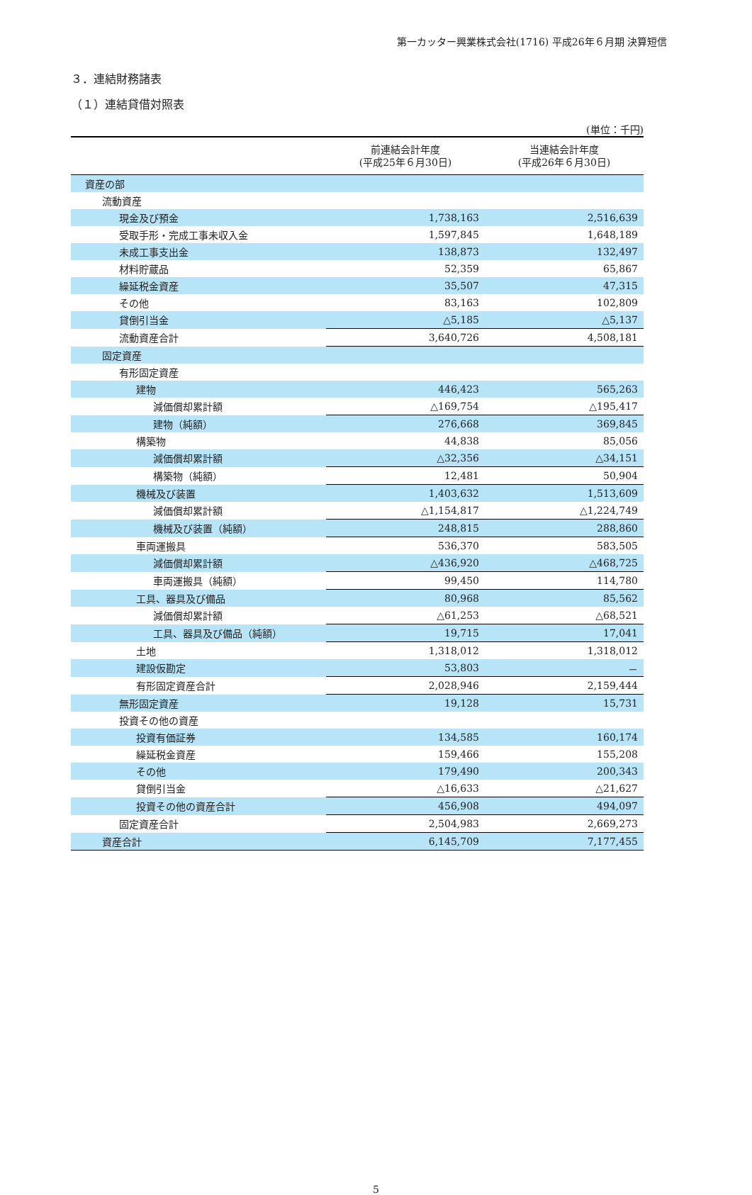第一カッター興業株式会社(1716) 平成26年６月期 決算短信
３．連結財務諸表
（１）連結貸借対照表
(単位：千円)
| | 前連結会計年度 (平成25年６月30日) | 当連結会計年度 (平成26年６月30日) |
| --- | --- | --- |
| 資産の部 | | |
| 流動資産 | | |
| 現金及び預金 | 1,738,163 | 2,516,639 |
| 受取手形・完成工事未収入金 | 1,597,845 | 1,648,189 |
| 未成工事支出金 | 138,873 | 132,497 |
| 材料貯蔵品 | 52,359 | 65,867 |
| 繰延税金資産 | 35,507 | 47,315 |
| その他 | 83,163 | 102,809 |
| 貸倒引当金 | △5,185 | △5,137 |
| 流動資産合計 | 3,640,726 | 4,508,181 |
| 固定資産 | | |
| 有形固定資産 | | |
| 建物 | 446,423 | 565,263 |
| 減価償却累計額 | △169,754 | △195,417 |
| 建物（純額） | 276,668 | 369,845 |
| 構築物 | 44,838 | 85,056 |
| 減価償却累計額 | △32,356 | △34,151 |
| 構築物（純額） | 12,481 | 50,904 |
| 機械及び装置 | 1,403,632 | 1,513,609 |
| 減価償却累計額 | △1,154,817 | △1,224,749 |
| 機械及び装置（純額） | 248,815 | 288,860 |
| 車両運搬具 | 536,370 | 583,505 |
| 減価償却累計額 | △436,920 | △468,725 |
| 車両運搬具（純額） | 99,450 | 114,780 |
| 工具、器具及び備品 | 80,968 | 85,562 |
| 減価償却累計額 | △61,253 | △68,521 |
| 工具、器具及び備品（純額） | 19,715 | 17,041 |
| 土地 | 1,318,012 | 1,318,012 |
| 建設仮勘定 | 53,803 | － |
| 有形固定資産合計 | 2,028,946 | 2,159,444 |
| 無形固定資産 | 19,128 | 15,731 |
| 投資その他の資産 | | |
| 投資有価証券 | 134,585 | 160,174 |
| 繰延税金資産 | 159,466 | 155,208 |
| その他 | 179,490 | 200,343 |
| 貸倒引当金 | △16,633 | △21,627 |
| 投資その他の資産合計 | 456,908 | 494,097 |
| 固定資産合計 | 2,504,983 | 2,669,273 |
| 資産合計 | 6,145,709 | 7,177,455 |
5